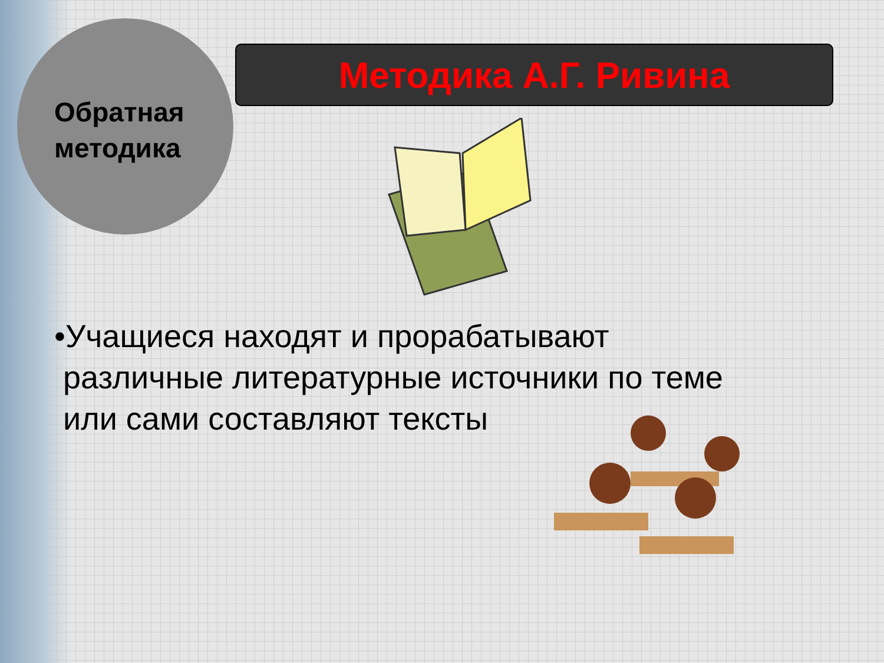Обратная
методика
Методика А.Г. Ривина
•Учащиеся находят и прорабатывают
различные литературные источники по теме
или сами составляют тексты